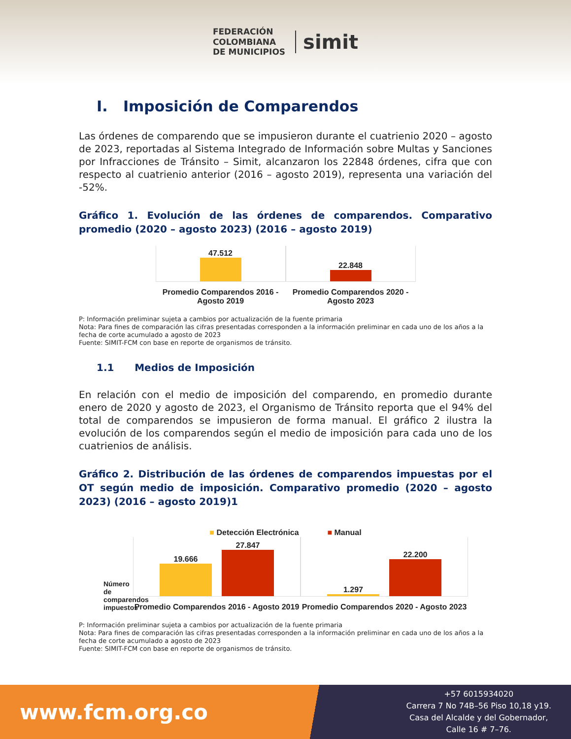FEDERACIÓN
COLOMBIANA
DE MUNICIPIOS
simit
I. Imposición de Comparendos
Las órdenes de comparendo que se impusieron durante el cuatrienio 2020 – agosto de 2023, reportadas al Sistema Integrado de Información sobre Multas y Sanciones por Infracciones de Tránsito – Simit, alcanzaron los 22848 órdenes, cifra que con respecto al cuatrienio anterior (2016 – agosto 2019), representa una variación del -52%.
Gráfico 1. Evolución de las órdenes de comparendos. Comparativo promedio (2020 – agosto 2023) (2016 – agosto 2019)
47.512
Promedio Comparendos 2016 - Agosto 2019
22.848
Promedio Comparendos 2020 - Agosto 2023
P: Información preliminar sujeta a cambios por actualización de la fuente primaria
Nota: Para fines de comparación las cifras presentadas corresponden a la información preliminar en cada uno de los años a la fecha de corte acumulado a agosto de 2023
Fuente: SIMIT-FCM con base en reporte de organismos de tránsito.
1.1 Medios de Imposición
En relación con el medio de imposición del comparendo, en promedio durante enero de 2020 y agosto de 2023, el Organismo de Tránsito reporta que el 94% del total de comparendos se impusieron de forma manual. El gráfico 2 ilustra la evolución de los comparendos según el medio de imposición para cada uno de los cuatrienios de análisis.
Gráfico 2. Distribución de las órdenes de comparendos impuestas por el OT según medio de imposición. Comparativo promedio (2020 – agosto 2023) (2016 – agosto 2019)1
■ Detección Electrónica ■ Manual
Número de comparendos impuestos
19.666
27.847
Promedio Comparendos 2016 - Agosto 2019
1.297
22.200
Promedio Comparendos 2020 - Agosto 2023
P: Información preliminar sujeta a cambios por actualización de la fuente primaria
Nota: Para fines de comparación las cifras presentadas corresponden a la información preliminar en cada uno de los años a la fecha de corte acumulado a agosto de 2023
Fuente: SIMIT-FCM con base en reporte de organismos de tránsito.
www.fcm.org.co
+57 6015934020
Carrera 7 No 74B–56 Piso 10,18 y19.
Casa del Alcalde y del Gobernador,
Calle 16 # 7–76.